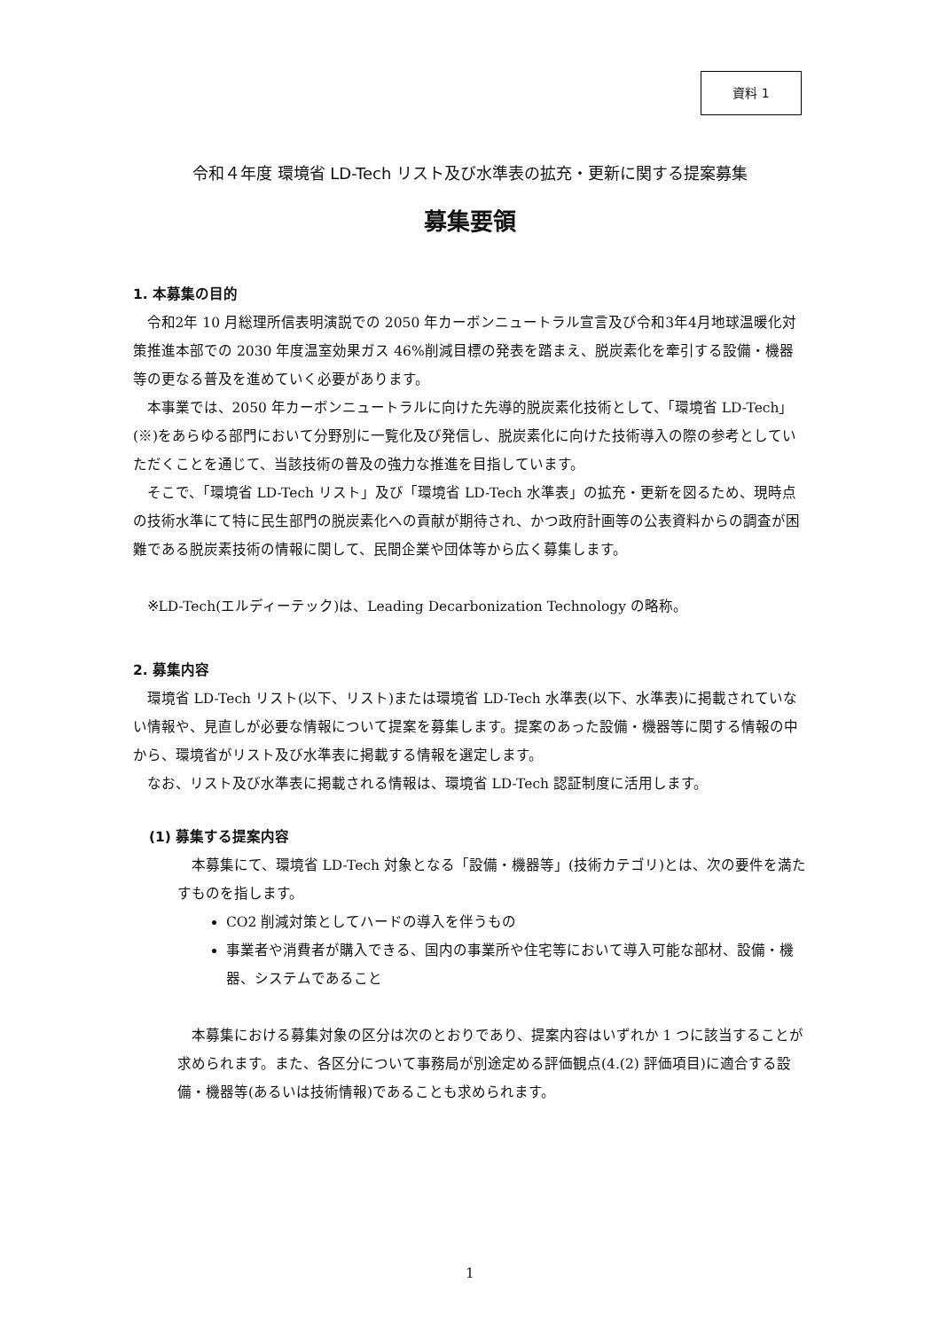資料 1
令和４年度 環境省 LD-Tech リスト及び水準表の拡充・更新に関する提案募集
募集要領
1. 本募集の目的
令和2年 10 月総理所信表明演説での 2050 年カーボンニュートラル宣言及び令和3年4月地球温暖化対策推進本部での 2030 年度温室効果ガス 46%削減目標の発表を踏まえ、脱炭素化を牽引する設備・機器等の更なる普及を進めていく必要があります。
本事業では、2050 年カーボンニュートラルに向けた先導的脱炭素化技術として、「環境省 LD-Tech」(※)をあらゆる部門において分野別に一覧化及び発信し、脱炭素化に向けた技術導入の際の参考としていただくことを通じて、当該技術の普及の強力な推進を目指しています。
そこで、「環境省 LD-Tech リスト」及び「環境省 LD-Tech 水準表」の拡充・更新を図るため、現時点の技術水準にて特に民生部門の脱炭素化への貢献が期待され、かつ政府計画等の公表資料からの調査が困難である脱炭素技術の情報に関して、民間企業や団体等から広く募集します。
※LD-Tech(エルディーテック)は、Leading Decarbonization Technology の略称。
2. 募集内容
環境省 LD-Tech リスト(以下、リスト)または環境省 LD-Tech 水準表(以下、水準表)に掲載されていない情報や、見直しが必要な情報について提案を募集します。提案のあった設備・機器等に関する情報の中から、環境省がリスト及び水準表に掲載する情報を選定します。
なお、リスト及び水準表に掲載される情報は、環境省 LD-Tech 認証制度に活用します。
(1) 募集する提案内容
本募集にて、環境省 LD-Tech 対象となる「設備・機器等」(技術カテゴリ)とは、次の要件を満たすものを指します。
CO2 削減対策としてハードの導入を伴うもの
事業者や消費者が購入できる、国内の事業所や住宅等において導入可能な部材、設備・機器、システムであること
本募集における募集対象の区分は次のとおりであり、提案内容はいずれか 1 つに該当することが求められます。また、各区分について事務局が別途定める評価観点(4.(2) 評価項目)に適合する設備・機器等(あるいは技術情報)であることも求められます。
1